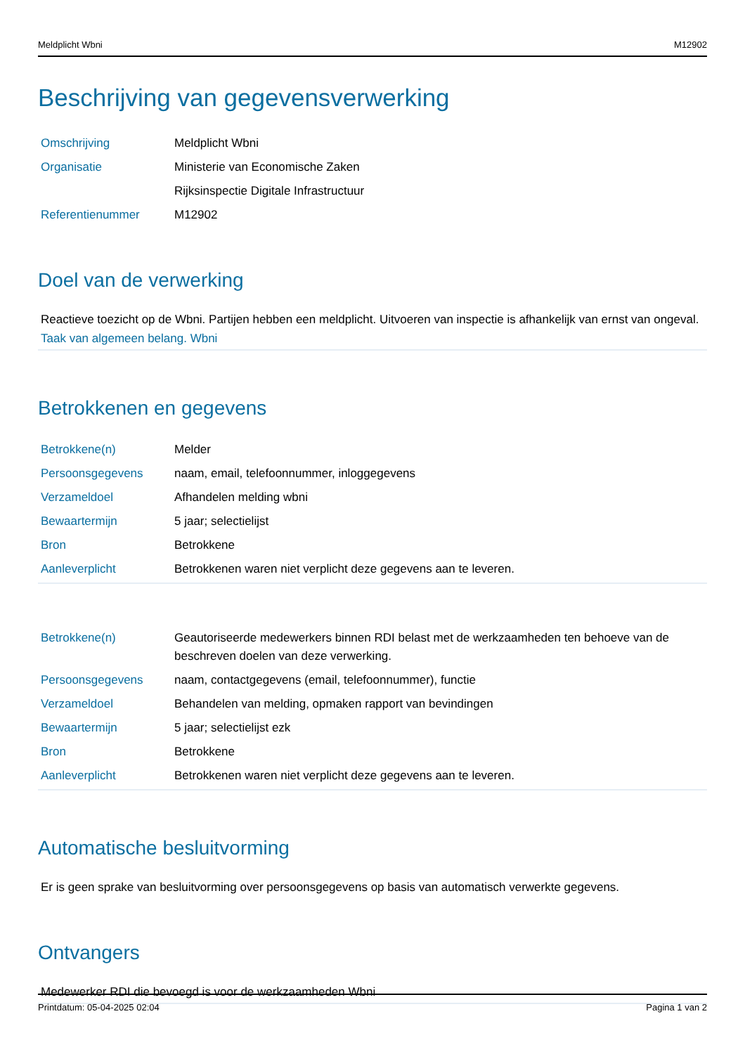Meldplicht Wbni M12902
Beschrijving van gegevensverwerking
| Omschrijving | Meldplicht Wbni |
| Organisatie | Ministerie van Economische Zaken |
| | Rijksinspectie Digitale Infrastructuur |
| Referentienummer | M12902 |
Doel van de verwerking
Reactieve toezicht op de Wbni. Partijen hebben een meldplicht. Uitvoeren van inspectie is afhankelijk van ernst van ongeval.
Taak van algemeen belang. Wbni
Betrokkenen en gegevens
| Betrokkene(n) | Melder |
| Persoonsgegevens | naam, email, telefoonnummer, inloggegevens |
| Verzameldoel | Afhandelen melding wbni |
| Bewaartermijn | 5 jaar; selectielijst |
| Bron | Betrokkene |
| Aanleverplicht | Betrokkenen waren niet verplicht deze gegevens aan te leveren. |
| Betrokkene(n) | Geautoriseerde medewerkers binnen RDI belast met de werkzaamheden ten behoeve van de beschreven doelen van deze verwerking. |
| Persoonsgegevens | naam, contactgegevens (email, telefoonnummer), functie |
| Verzameldoel | Behandelen van melding, opmaken rapport van bevindingen |
| Bewaartermijn | 5 jaar; selectielijst ezk |
| Bron | Betrokkene |
| Aanleverplicht | Betrokkenen waren niet verplicht deze gegevens aan te leveren. |
Automatische besluitvorming
Er is geen sprake van besluitvorming over persoonsgegevens op basis van automatisch verwerkte gegevens.
Ontvangers
Medewerker RDI die bevoegd is voor de werkzaamheden Wbni
Printdatum: 05-04-2025 02:04 Pagina 1 van 2